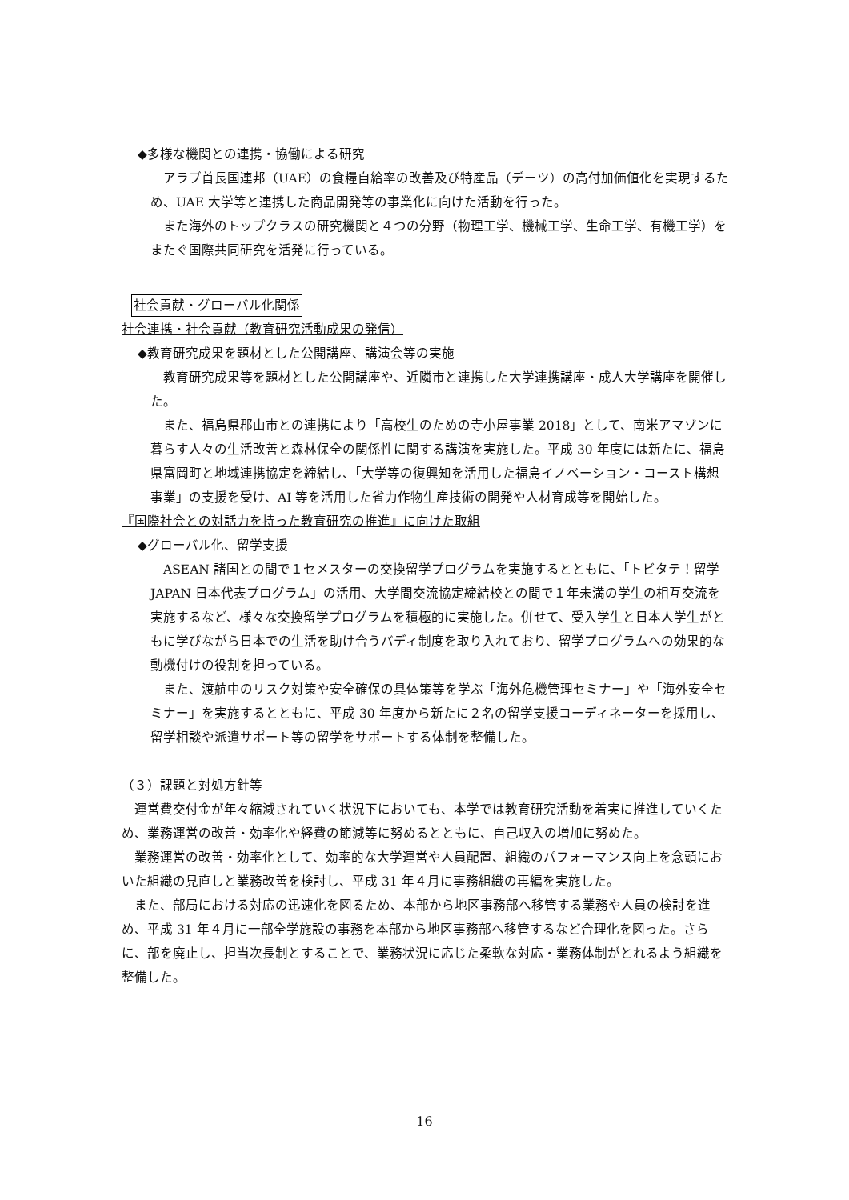◆多様な機関との連携・協働による研究
アラブ首長国連邦（UAE）の食糧自給率の改善及び特産品（デーツ）の高付加価値化を実現するため、UAE 大学等と連携した商品開発等の事業化に向けた活動を行った。
また海外のトップクラスの研究機関と４つの分野（物理工学、機械工学、生命工学、有機工学）をまたぐ国際共同研究を活発に行っている。
社会貢献・グローバル化関係
社会連携・社会貢献（教育研究活動成果の発信）
◆教育研究成果を題材とした公開講座、講演会等の実施
教育研究成果等を題材とした公開講座や、近隣市と連携した大学連携講座・成人大学講座を開催した。
また、福島県郡山市との連携により「高校生のための寺小屋事業 2018」として、南米アマゾンに暮らす人々の生活改善と森林保全の関係性に関する講演を実施した。平成 30 年度には新たに、福島県富岡町と地域連携協定を締結し、「大学等の復興知を活用した福島イノベーション・コースト構想事業」の支援を受け、AI 等を活用した省力作物生産技術の開発や人材育成等を開始した。
『国際社会との対話力を持った教育研究の推進』に向けた取組
◆グローバル化、留学支援
ASEAN 諸国との間で１セメスターの交換留学プログラムを実施するとともに、「トビタテ！留学 JAPAN 日本代表プログラム」の活用、大学間交流協定締結校との間で１年未満の学生の相互交流を実施するなど、様々な交換留学プログラムを積極的に実施した。併せて、受入学生と日本人学生がともに学びながら日本での生活を助け合うバディ制度を取り入れており、留学プログラムへの効果的な動機付けの役割を担っている。
また、渡航中のリスク対策や安全確保の具体策等を学ぶ「海外危機管理セミナー」や「海外安全セミナー」を実施するとともに、平成 30 年度から新たに２名の留学支援コーディネーターを採用し、留学相談や派遣サポート等の留学をサポートする体制を整備した。
（３）課題と対処方針等
運営費交付金が年々縮減されていく状況下においても、本学では教育研究活動を着実に推進していくため、業務運営の改善・効率化や経費の節減等に努めるとともに、自己収入の増加に努めた。
業務運営の改善・効率化として、効率的な大学運営や人員配置、組織のパフォーマンス向上を念頭においた組織の見直しと業務改善を検討し、平成 31 年４月に事務組織の再編を実施した。
また、部局における対応の迅速化を図るため、本部から地区事務部へ移管する業務や人員の検討を進め、平成 31 年４月に一部全学施設の事務を本部から地区事務部へ移管するなど合理化を図った。さらに、部を廃止し、担当次長制とすることで、業務状況に応じた柔軟な対応・業務体制がとれるよう組織を整備した。
16